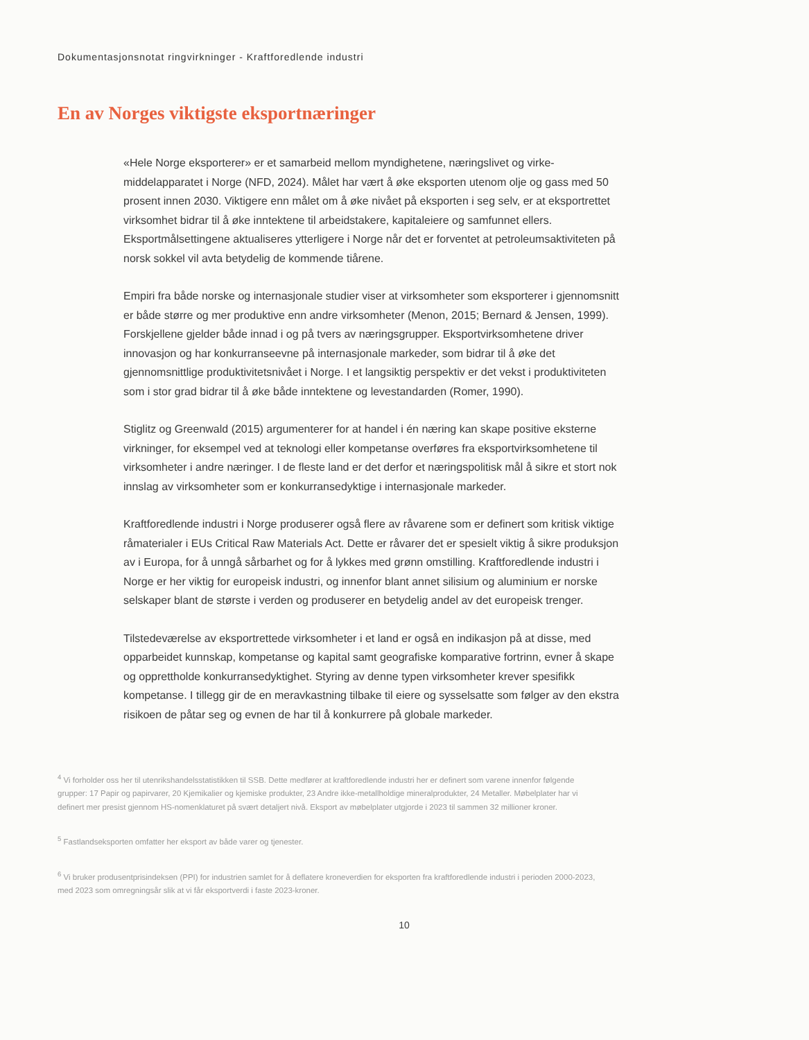Dokumentasjonsnotat ringvirkninger - Kraftforedlende industri
En av Norges viktigste eksportnæringer
«Hele Norge eksporterer» er et samarbeid mellom myndighetene, næringslivet og virke­middelapparatet i Norge (NFD, 2024). Målet har vært å øke eksporten utenom olje og gass med 50 prosent innen 2030. Viktigere enn målet om å øke nivået på eksporten i seg selv, er at eksportrettet virksomhet bidrar til å øke inntektene til arbeidstakere, kapitaleiere og samfunnet ellers. Eksportmålsettingene aktualiseres ytterligere i Norge når det er forventet at petroleumsaktiviteten på norsk sokkel vil avta betydelig de kommende tiårene.
Empiri fra både norske og internasjonale studier viser at virksomheter som eksporterer i gjennomsnitt er både større og mer produktive enn andre virksomheter (Menon, 2015; Bernard & Jensen, 1999). Forskjellene gjelder både innad i og på tvers av næringsgrupper. Eksportvirksomhetene driver innovasjon og har konkurranseevne på internasjonale markeder, som bidrar til å øke det gjennomsnittlige produktivitetsnivået i Norge. I et langsiktig perspektiv er det vekst i produktiviteten som i stor grad bidrar til å øke både inntektene og levestandarden (Romer, 1990).
Stiglitz og Greenwald (2015) argumenterer for at handel i én næring kan skape positive eksterne virkninger, for eksempel ved at teknologi eller kompetanse overføres fra eksportvirk­somhetene til virksomheter i andre næringer. I de fleste land er det derfor et næringspolitisk mål å sikre et stort nok innslag av virksomheter som er konkurransedyktige i internasjonale markeder.
Kraftforedlende industri i Norge produserer også flere av råvarene som er definert som kritisk viktige råmaterialer i EUs Critical Raw Materials Act. Dette er råvarer det er spesielt viktig å sikre produksjon av i Europa, for å unngå sårbarhet og for å lykkes med grønn omstilling. Kraftforedlende industri i Norge er her viktig for europeisk industri, og innenfor blant annet silisium og aluminium er norske selskaper blant de største i verden og produserer en betydelig andel av det europeisk trenger.
Tilstedeværelse av eksportrettede virksomheter i et land er også en indikasjon på at disse, med opparbeidet kunnskap, kompetanse og kapital samt geografiske komparative fortrinn, evner å skape og opprettholde konkurransedyktighet. Styring av denne typen virksomheter krever spe­sifikk kompetanse. I tillegg gir de en meravkastning tilbake til eiere og sysselsatte som følger av den ekstra risikoen de påtar seg og evnen de har til å konkurrere på globale markeder.
<sup>4</sup> Vi forholder oss her til utenrikshandelsstatistikken til SSB. Dette medfører at kraftforedlende industri her er definert som varene innenfor følgende grupper: 17 Papir og papirvarer, 20 Kjemikalier og kjemiske produkter, 23 Andre ikke-metallholdige mineralprodukter, 24 Metaller. Møbelplater har vi definert mer presist gjennom HS-nomenklaturet på svært detaljert nivå. Eksport av møbelplater utgjorde i 2023 til sammen 32 millioner kroner.
<sup>5</sup> Fastlandseksporten omfatter her eksport av både varer og tjenester.
<sup>6</sup> Vi bruker produsentprisindeksen (PPI) for industrien samlet for å deflatere kroneverdien for eksporten fra kraftforedlende industri i perioden 2000-2023, med 2023 som omregningsår slik at vi får eksportverdi i faste 2023-kroner.
10